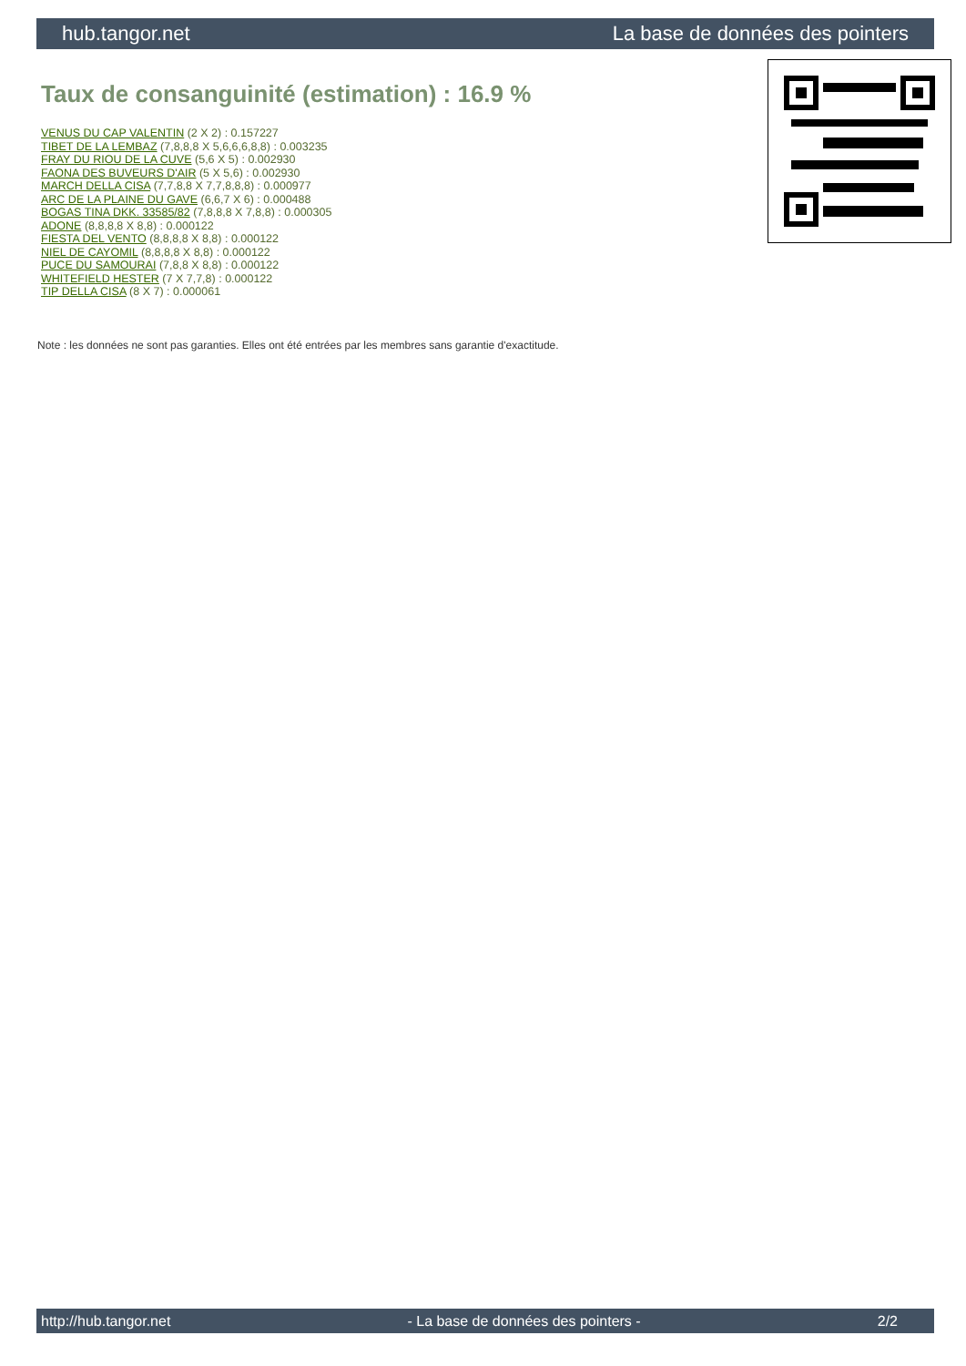hub.tangor.net La base de données des pointers
Taux de consanguinité (estimation) : 16.9 %
VENUS DU CAP VALENTIN (2 X 2) : 0.157227
TIBET DE LA LEMBAZ (7,8,8,8 X 5,6,6,6,8,8) : 0.003235
FRAY DU RIOU DE LA CUVE (5,6 X 5) : 0.002930
FAONA DES BUVEURS D'AIR (5 X 5,6) : 0.002930
MARCH DELLA CISA (7,7,8,8 X 7,7,8,8,8) : 0.000977
ARC DE LA PLAINE DU GAVE (6,6,7 X 6) : 0.000488
BOGAS TINA DKK. 33585/82 (7,8,8,8 X 7,8,8) : 0.000305
ADONE (8,8,8,8 X 8,8) : 0.000122
FIESTA DEL VENTO (8,8,8,8 X 8,8) : 0.000122
NIEL DE CAYOMIL (8,8,8,8 X 8,8) : 0.000122
PUCE DU SAMOURAI (7,8,8 X 8,8) : 0.000122
WHITEFIELD HESTER (7 X 7,7,8) : 0.000122
TIP DELLA CISA (8 X 7) : 0.000061
Note : les données ne sont pas garanties. Elles ont été entrées par les membres sans garantie d'exactitude.
http://hub.tangor.net - La base de données des pointers - 2/2